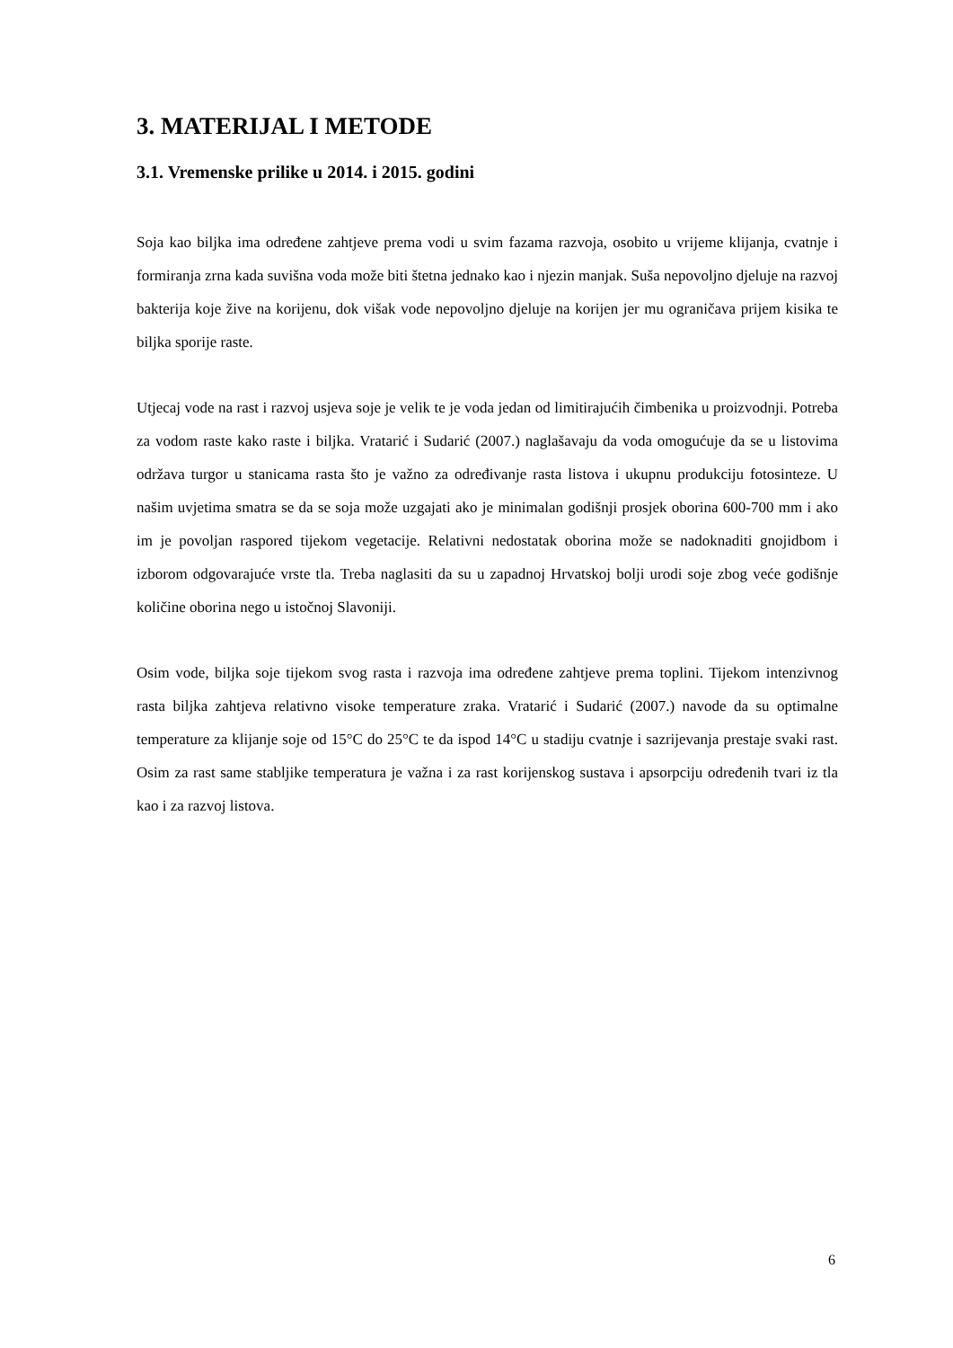3. MATERIJAL I METODE
3.1. Vremenske prilike u 2014. i 2015. godini
Soja kao biljka ima određene zahtjeve prema vodi u svim fazama razvoja, osobito u vrijeme klijanja, cvatnje i formiranja zrna kada suvišna voda može biti štetna jednako kao i njezin manjak. Suša nepovoljno djeluje na razvoj bakterija koje žive na korijenu, dok višak vode nepovoljno djeluje na korijen jer mu ograničava prijem kisika te biljka sporije raste.
Utjecaj vode na rast i razvoj usjeva soje je velik te je voda jedan od limitirajućih čimbenika u proizvodnji. Potreba za vodom raste kako raste i biljka. Vratarić i Sudarić (2007.) naglašavaju da voda omogućuje da se u listovima održava turgor u stanicama rasta što je važno za određivanje rasta listova i ukupnu produkciju fotosinteze. U našim uvjetima smatra se da se soja može uzgajati ako je minimalan godišnji prosjek oborina 600-700 mm i ako im je povoljan raspored tijekom vegetacije. Relativni nedostatak oborina može se nadoknaditi gnojidbom i izborom odgovarajuće vrste tla. Treba naglasiti da su u zapadnoj Hrvatskoj bolji urodi soje zbog veće godišnje količine oborina nego u istočnoj Slavoniji.
Osim vode, biljka soje tijekom svog rasta i razvoja ima određene zahtjeve prema toplini. Tijekom intenzivnog rasta biljka zahtjeva relativno visoke temperature zraka. Vratarić i Sudarić (2007.) navode da su optimalne temperature za klijanje soje od 15°C do 25°C te da ispod 14°C u stadiju cvatnje i sazrijevanja prestaje svaki rast. Osim za rast same stabljike temperatura je važna i za rast korijenskog sustava i apsorpciju određenih tvari iz tla kao i za razvoj listova.
6